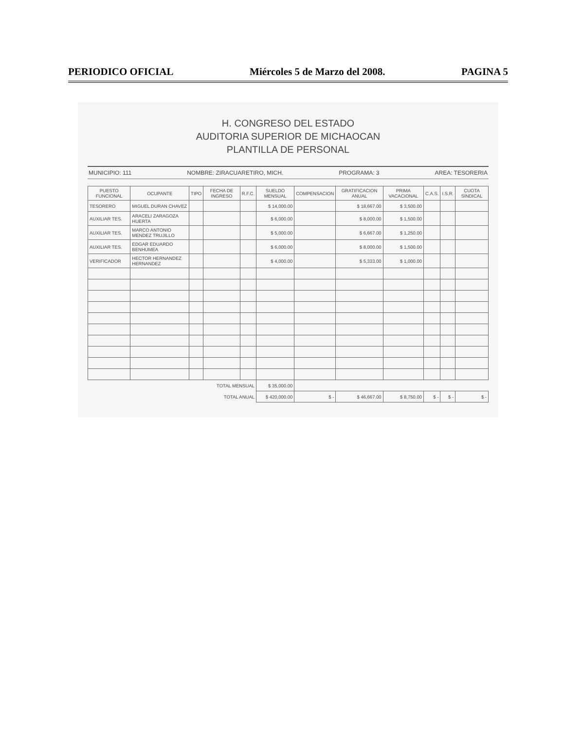PERIODICO OFICIAL Miércoles 5 de Marzo del 2008. PAGINA 5
H. CONGRESO DEL ESTADO
AUDITORIA SUPERIOR DE MICHAOCAN
PLANTILLA DE PERSONAL
MUNICIPIO: 111 NOMBRE: ZIRACUARETIRO, MICH. PROGRAMA: 3 AREA: TESORERIA
| PUESTO FUNCIONAL | OCUPANTE | TIPO | FECHA DE INGRESO | R.F.C. | SUELDO MENSUAL | COMPENSACION | GRATIFICACION ANUAL | PRIMA VACACIONAL | C.A.S. | I.S.R. | CUOTA SINDICAL |
| --- | --- | --- | --- | --- | --- | --- | --- | --- | --- | --- | --- |
| TESORERO | MIGUEL DURAN CHAVEZ | | | | $ 14,000.00 | | $ 18,667.00 | $ 3,500.00 | | | |
| AUXILIAR TES. | ARACELI ZARAGOZA HUERTA | | | | $ 6,000.00 | | $ 8,000.00 | $ 1,500.00 | | | |
| AUXILIAR TES. | MARCO ANTONIO MENDEZ TRUJILLO | | | | $ 5,000.00 | | $ 6,667.00 | $ 1,250.00 | | | |
| AUXILIAR TES. | EDGAR EDUARDO BENHUMEA | | | | $ 6,000.00 | | $ 8,000.00 | $ 1,500.00 | | | |
| VERIFICADOR | HECTOR HERNANDEZ HERNANDEZ | | | | $ 4,000.00 | | $ 5,333.00 | $ 1,000.00 | | | |
| TOTAL MENSUAL | | | | | $ 35,000.00 | | | | | | |
| TOTAL ANUAL | | | | | $ 420,000.00 | $ - | $ 46,667.00 | $ 8,750.00 | $ - | $ - | $ - |